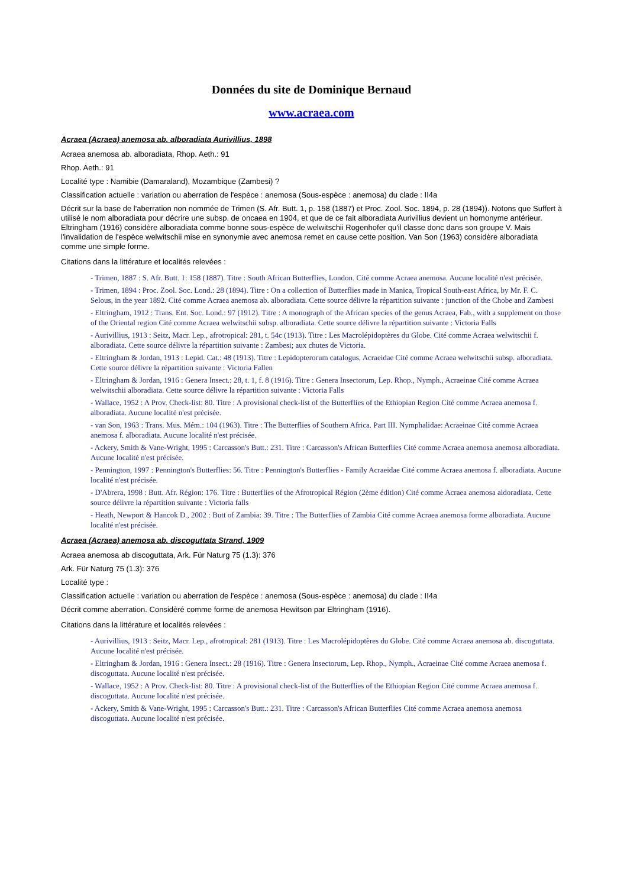Données du site de Dominique Bernaud
www.acraea.com
Acraea (Acraea) anemosa ab. alboradiata Aurivillius, 1898
Acraea anemosa ab. alboradiata, Rhop. Aeth.: 91
Rhop. Aeth.: 91
Localité type : Namibie (Damaraland), Mozambique (Zambesi) ?
Classification actuelle : variation ou aberration de l'espèce : anemosa (Sous-espèce : anemosa) du clade : II4a
Décrit sur la base de l'aberration non nommée de Trimen (S. Afr. Butt. 1, p. 158 (1887) et Proc. Zool. Soc. 1894, p. 28 (1894)). Notons que Suffert à utilisé le nom alboradiata pour décrire une subsp. de oncaea en 1904, et que de ce fait alboradiata Aurivillius devient un homonyme antérieur. Eltringham (1916) considère alboradiata comme bonne sous-espèce de welwitschii Rogenhofer qu'il classe donc dans son groupe V. Mais l'invalidation de l'espèce welwitschii mise en synonymie avec anemosa remet en cause cette position. Van Son (1963) considère alboradiata comme une simple forme.
Citations dans la littérature et localités relevées :
- Trimen, 1887 : S. Afr. Butt. 1: 158 (1887). Titre : South African Butterflies, London. Cité comme Acraea anemosa. Aucune localité n'est précisée.
- Trimen, 1894 : Proc. Zool. Soc. Lond.: 28 (1894). Titre : On a collection of Butterflies made in Manica, Tropical South-east Africa, by Mr. F. C. Selous, in the year 1892. Cité comme Acraea anemosa ab. alboradiata. Cette source délivre la répartition suivante : junction of the Chobe and Zambesi
- Eltringham, 1912 : Trans. Ent. Soc. Lond.: 97 (1912). Titre : A monograph of the African species of the genus Acraea, Fab., with a supplement on those of the Oriental region Cité comme Acraea welwitschii subsp. alboradiata. Cette source délivre la répartition suivante : Victoria Falls
- Aurivillius, 1913 : Seitz, Macr. Lep., afrotropical: 281, t. 54c (1913). Titre : Les Macrolépidoptères du Globe. Cité comme Acraea welwitschii f. alboradiata. Cette source délivre la répartition suivante : Zambesi; aux chutes de Victoria.
- Eltringham & Jordan, 1913 : Lepid. Cat.: 48 (1913). Titre : Lepidopterorum catalogus, Acraeidae Cité comme Acraea welwitschii subsp. alboradiata. Cette source délivre la répartition suivante : Victoria Fallen
- Eltringham & Jordan, 1916 : Genera Insect.: 28, t. 1, f. 8 (1916). Titre : Genera Insectorum, Lep. Rhop., Nymph., Acraeinae Cité comme Acraea welwitschii alboradiata. Cette source délivre la répartition suivante : Victoria Falls
- Wallace, 1952 : A Prov. Check-list: 80. Titre : A provisional check-list of the Butterflies of the Ethiopian Region Cité comme Acraea anemosa f. alboradiata. Aucune localité n'est précisée.
- van Son, 1963 : Trans. Mus. Mém.: 104 (1963). Titre : The Butterflies of Southern Africa. Part III. Nymphalidae: Acraeinae Cité comme Acraea anemosa f. alboradiata. Aucune localité n'est précisée.
- Ackery, Smith & Vane-Wright, 1995 : Carcasson's Butt.: 231. Titre : Carcasson's African Butterflies Cité comme Acraea anemosa anemosa alboradiata. Aucune localité n'est précisée.
- Pennington, 1997 : Pennington's Butterflies: 56. Titre : Pennington's Butterflies - Family Acraeidae Cité comme Acraea anemosa f. alboradiata. Aucune localité n'est précisée.
- D'Abrera, 1998 : Butt. Afr. Région: 176. Titre : Butterflies of the Afrotropical Région (2ème édition) Cité comme Acraea anemosa aldoradiata. Cette source délivre la répartition suivante : Victoria falls
- Heath, Newport & Hancok D., 2002 : Butt of Zambia: 39. Titre : The Butterflies of Zambia Cité comme Acraea anemosa forme alboradiata. Aucune localité n'est précisée.
Acraea (Acraea) anemosa ab. discoguttata Strand, 1909
Acraea anemosa ab discoguttata, Ark. Für Naturg 75 (1.3): 376
Ark. Für Naturg 75 (1.3): 376
Localité type :
Classification actuelle : variation ou aberration de l'espèce : anemosa (Sous-espèce : anemosa) du clade : II4a
Décrit comme aberration. Considèré comme forme de anemosa Hewitson par Eltringham (1916).
Citations dans la littérature et localités relevées :
- Aurivillius, 1913 : Seitz, Macr. Lep., afrotropical: 281 (1913). Titre : Les Macrolépidoptères du Globe. Cité comme Acraea anemosa ab. discoguttata. Aucune localité n'est précisée.
- Eltringham & Jordan, 1916 : Genera Insect.: 28 (1916). Titre : Genera Insectorum, Lep. Rhop., Nymph., Acraeinae Cité comme Acraea anemosa f. discoguttata. Aucune localité n'est précisée.
- Wallace, 1952 : A Prov. Check-list: 80. Titre : A provisional check-list of the Butterflies of the Ethiopian Region Cité comme Acraea anemosa f. discoguttata. Aucune localité n'est précisée.
- Ackery, Smith & Vane-Wright, 1995 : Carcasson's Butt.: 231. Titre : Carcasson's African Butterflies Cité comme Acraea anemosa anemosa discoguttata. Aucune localité n'est précisée.